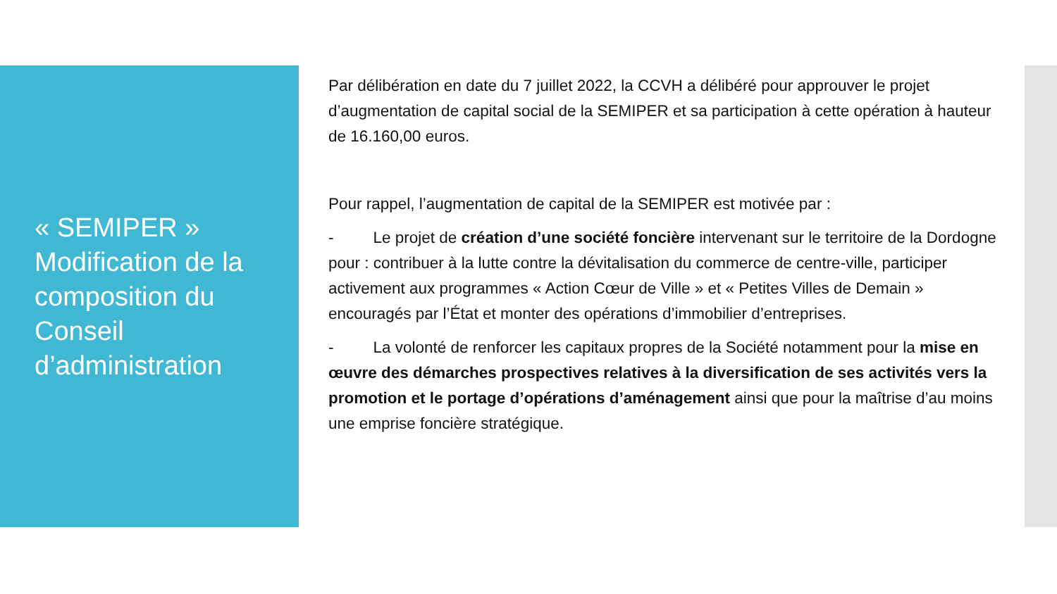« SEMIPER »
Modification de la composition du Conseil d’administration
Par délibération en date du 7 juillet 2022, la CCVH a délibéré pour approuver le projet d’augmentation de capital social de la SEMIPER et sa participation à cette opération à hauteur de 16.160,00 euros.
Pour rappel, l’augmentation de capital de la SEMIPER est motivée par :
- Le projet de création d’une société foncière intervenant sur le territoire de la Dordogne pour : contribuer à la lutte contre la dévitalisation du commerce de centre-ville, participer activement aux programmes « Action Cœur de Ville » et « Petites Villes de Demain » encouragés par l’État et monter des opérations d’immobilier d’entreprises.
- La volonté de renforcer les capitaux propres de la Société notamment pour la mise en œuvre des démarches prospectives relatives à la diversification de ses activités vers la promotion et le portage d’opérations d’aménagement ainsi que pour la maîtrise d’au moins une emprise foncière stratégique.